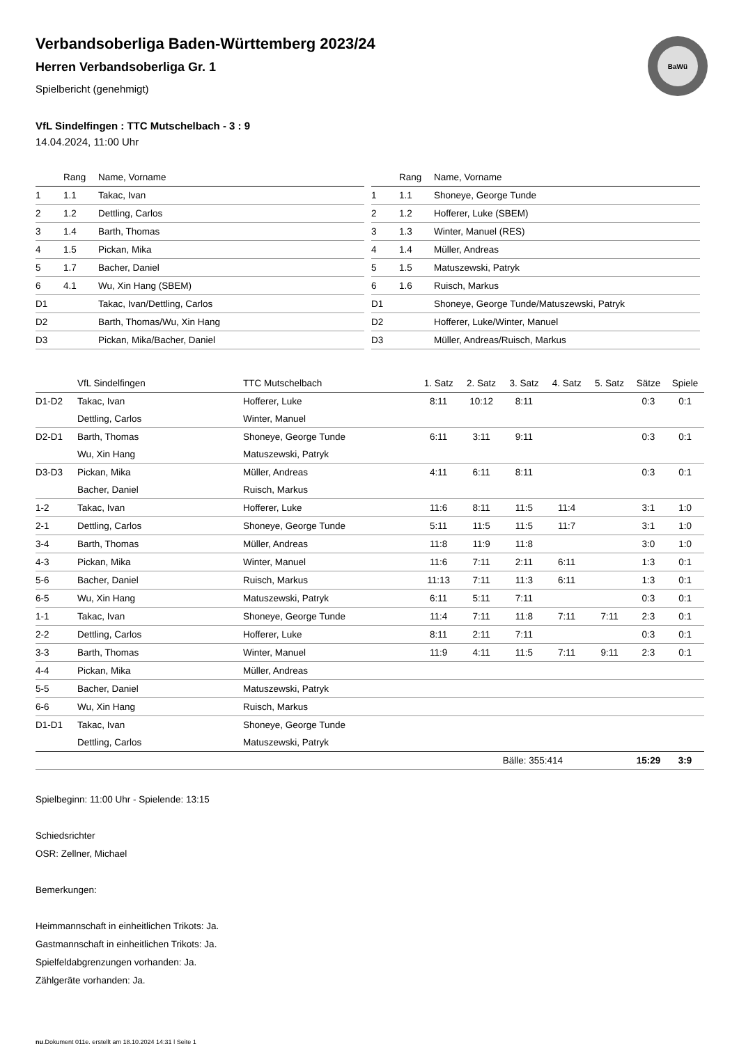BaWü
Verbandsoberliga Baden-Württemberg 2023/24
Herren Verbandsoberliga Gr. 1
Spielbericht (genehmigt)
VfL Sindelfingen : TTC Mutschelbach - 3 : 9
14.04.2024, 11:00 Uhr
| | Rang | Name, Vorname |
| --- | --- | --- |
| 1 | 1.1 | Takac, Ivan |
| 2 | 1.2 | Dettling, Carlos |
| 3 | 1.4 | Barth, Thomas |
| 4 | 1.5 | Pickan, Mika |
| 5 | 1.7 | Bacher, Daniel |
| 6 | 4.1 | Wu, Xin Hang (SBEM) |
| D1 | | Takac, Ivan/Dettling, Carlos |
| D2 | | Barth, Thomas/Wu, Xin Hang |
| D3 | | Pickan, Mika/Bacher, Daniel |
| | Rang | Name, Vorname |
| --- | --- | --- |
| 1 | 1.1 | Shoneye, George Tunde |
| 2 | 1.2 | Hofferer, Luke (SBEM) |
| 3 | 1.3 | Winter, Manuel (RES) |
| 4 | 1.4 | Müller, Andreas |
| 5 | 1.5 | Matuszewski, Patryk |
| 6 | 1.6 | Ruisch, Markus |
| D1 | | Shoneye, George Tunde/Matuszewski, Patryk |
| D2 | | Hofferer, Luke/Winter, Manuel |
| D3 | | Müller, Andreas/Ruisch, Markus |
| | VfL Sindelfingen | TTC Mutschelbach | 1. Satz | 2. Satz | 3. Satz | 4. Satz | 5. Satz | Sätze | Spiele |
| --- | --- | --- | --- | --- | --- | --- | --- | --- | --- |
| D1-D2 | Takac, Ivan | Hofferer, Luke | 8:11 | 10:12 | 8:11 | | | 0:3 | 0:1 |
| | Dettling, Carlos | Winter, Manuel | | | | | | | |
| D2-D1 | Barth, Thomas | Shoneye, George Tunde | 6:11 | 3:11 | 9:11 | | | 0:3 | 0:1 |
| | Wu, Xin Hang | Matuszewski, Patryk | | | | | | | |
| D3-D3 | Pickan, Mika | Müller, Andreas | 4:11 | 6:11 | 8:11 | | | 0:3 | 0:1 |
| | Bacher, Daniel | Ruisch, Markus | | | | | | | |
| 1-2 | Takac, Ivan | Hofferer, Luke | 11:6 | 8:11 | 11:5 | 11:4 | | 3:1 | 1:0 |
| 2-1 | Dettling, Carlos | Shoneye, George Tunde | 5:11 | 11:5 | 11:5 | 11:7 | | 3:1 | 1:0 |
| 3-4 | Barth, Thomas | Müller, Andreas | 11:8 | 11:9 | 11:8 | | | 3:0 | 1:0 |
| 4-3 | Pickan, Mika | Winter, Manuel | 11:6 | 7:11 | 2:11 | 6:11 | | 1:3 | 0:1 |
| 5-6 | Bacher, Daniel | Ruisch, Markus | 11:13 | 7:11 | 11:3 | 6:11 | | 1:3 | 0:1 |
| 6-5 | Wu, Xin Hang | Matuszewski, Patryk | 6:11 | 5:11 | 7:11 | | | 0:3 | 0:1 |
| 1-1 | Takac, Ivan | Shoneye, George Tunde | 11:4 | 7:11 | 11:8 | 7:11 | 7:11 | 2:3 | 0:1 |
| 2-2 | Dettling, Carlos | Hofferer, Luke | 8:11 | 2:11 | 7:11 | | | 0:3 | 0:1 |
| 3-3 | Barth, Thomas | Winter, Manuel | 11:9 | 4:11 | 11:5 | 7:11 | 9:11 | 2:3 | 0:1 |
| 4-4 | Pickan, Mika | Müller, Andreas | | | | | | | |
| 5-5 | Bacher, Daniel | Matuszewski, Patryk | | | | | | | |
| 6-6 | Wu, Xin Hang | Ruisch, Markus | | | | | | | |
| D1-D1 | Takac, Ivan | Shoneye, George Tunde | | | | | | | |
| | Dettling, Carlos | Matuszewski, Patryk | | | | | | | |
| | | | | | Bälle: 355:414 | | | 15:29 | 3:9 |
Spielbeginn: 11:00 Uhr - Spielende: 13:15
Schiedsrichter
OSR: Zellner, Michael
Bemerkungen:
Heimmannschaft in einheitlichen Trikots: Ja.
Gastmannschaft in einheitlichen Trikots: Ja.
Spielfeldabgrenzungen vorhanden: Ja.
Zählgeräte vorhanden: Ja.
nu.Dokument 011e, erstellt am 18.10.2024 14:31 | Seite 1